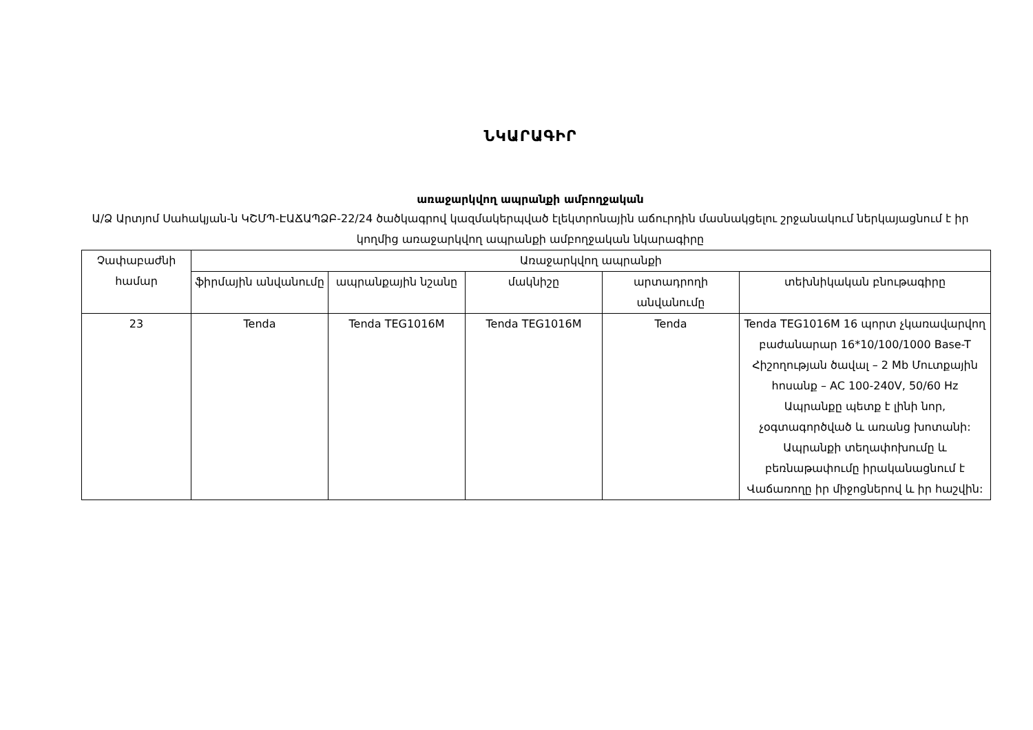ՆԿԱՐԱԳԻՐ
առաջարկվող ապրանքի ամբողջական
Ա/Ձ Արտյոմ Սահակյան-ն ԿՇՄՊ-ԷԱՃԱՊՁԲ-22/24 ծածկագրով կազմակերպված էլեկտրոնային աճուրդին մասնակցելու շրջանակում ներկայացնում է իր կողմից առաջարկվող ապրանքի ամբողջական նկարագիրը
| Չափաբաժնի համար | Առաջարկվող ապրանքի | | | | |
| --- | --- | --- | --- | --- | --- |
| | ֆիրմային անվանումը | ապրանքային նշանը | մակնիշը | արտադրողի անվանումը | տեխնիկական բնութագիրը |
| 23 | Tenda | Tenda TEG1016M | Tenda TEG1016M | Tenda | Tenda TEG1016M 16 պորտ չկառավարվող բաժանարար 16*10/100/1000 Base-T Հիշողության ծավալ – 2 Mb Մուտքային հոսանք – AC 100-240V, 50/60 Hz Ապրանքը պետք է լինի նոր, չօգտագործված և առանց խոտանի: Ապրանքի տեղափոխումը և բեռնաթափումը իրականացնում է Վաճառողը իր միջոցներով և իր հաշվին: |